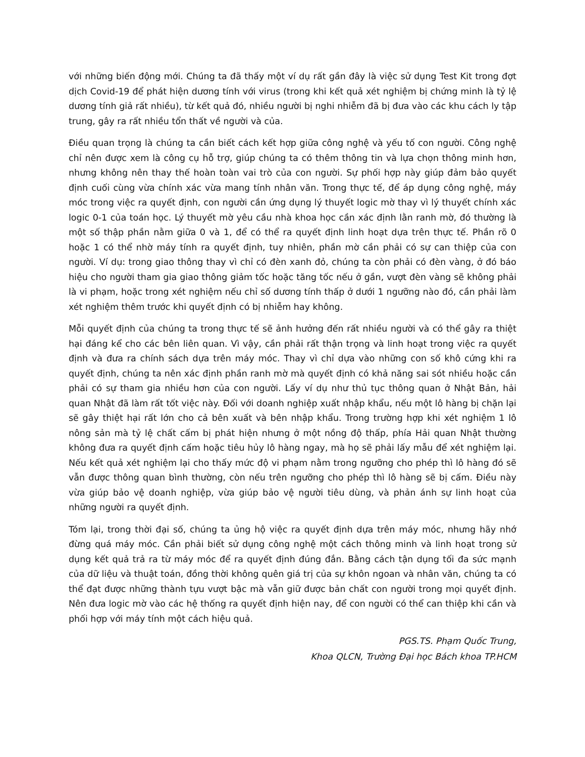với những biến động mới. Chúng ta đã thấy một ví dụ rất gần đây là việc sử dụng Test Kit trong đợt dịch Covid-19 để phát hiện dương tính với virus (trong khi kết quả xét nghiệm bị chứng minh là tỷ lệ dương tính giả rất nhiều), từ kết quả đó, nhiều người bị nghi nhiễm đã bị đưa vào các khu cách ly tập trung, gây ra rất nhiều tổn thất về người và của.
Điều quan trọng là chúng ta cần biết cách kết hợp giữa công nghệ và yếu tố con người. Công nghệ chỉ nên được xem là công cụ hỗ trợ, giúp chúng ta có thêm thông tin và lựa chọn thông minh hơn, nhưng không nên thay thế hoàn toàn vai trò của con người. Sự phối hợp này giúp đảm bảo quyết định cuối cùng vừa chính xác vừa mang tính nhân văn. Trong thực tế, để áp dụng công nghệ, máy móc trong việc ra quyết định, con người cần ứng dụng lý thuyết logic mờ thay vì lý thuyết chính xác logic 0-1 của toán học. Lý thuyết mờ yêu cầu nhà khoa học cần xác định lằn ranh mờ, đó thường là một số thập phần nằm giữa 0 và 1, để có thể ra quyết định linh hoạt dựa trên thực tế. Phần rõ 0 hoặc 1 có thể nhờ máy tính ra quyết định, tuy nhiên, phần mờ cần phải có sự can thiệp của con người. Ví dụ: trong giao thông thay vì chỉ có đèn xanh đỏ, chúng ta còn phải có đèn vàng, ở đó báo hiệu cho người tham gia giao thông giảm tốc hoặc tăng tốc nếu ở gần, vượt đèn vàng sẽ không phải là vi phạm, hoặc trong xét nghiệm nếu chỉ số dương tính thấp ở dưới 1 ngưỡng nào đó, cần phải làm xét nghiệm thêm trước khi quyết định có bị nhiễm hay không.
Mỗi quyết định của chúng ta trong thực tế sẽ ảnh hưởng đến rất nhiều người và có thể gây ra thiệt hại đáng kể cho các bên liên quan. Vì vậy, cần phải rất thận trọng và linh hoạt trong việc ra quyết định và đưa ra chính sách dựa trên máy móc. Thay vì chỉ dựa vào những con số khô cứng khi ra quyết định, chúng ta nên xác định phần ranh mờ mà quyết định có khả năng sai sót nhiều hoặc cần phải có sự tham gia nhiều hơn của con người. Lấy ví dụ như thủ tục thông quan ở Nhật Bản, hải quan Nhật đã làm rất tốt việc này. Đối với doanh nghiệp xuất nhập khẩu, nếu một lô hàng bị chặn lại sẽ gây thiệt hại rất lớn cho cả bên xuất và bên nhập khẩu. Trong trường hợp khi xét nghiệm 1 lô nông sản mà tỷ lệ chất cấm bị phát hiện nhưng ở một nồng độ thấp, phía Hải quan Nhật thường không đưa ra quyết định cấm hoặc tiêu hủy lô hàng ngay, mà họ sẽ phải lấy mẫu để xét nghiệm lại. Nếu kết quả xét nghiệm lại cho thấy mức độ vi phạm nằm trong ngưỡng cho phép thì lô hàng đó sẽ vẫn được thông quan bình thường, còn nếu trên ngưỡng cho phép thì lô hàng sẽ bị cấm. Điều này vừa giúp bảo vệ doanh nghiệp, vừa giúp bảo vệ người tiêu dùng, và phản ánh sự linh hoạt của những người ra quyết định.
Tóm lại, trong thời đại số, chúng ta ủng hộ việc ra quyết định dựa trên máy móc, nhưng hãy nhớ đừng quá máy móc. Cần phải biết sử dụng công nghệ một cách thông minh và linh hoạt trong sử dụng kết quả trả ra từ máy móc để ra quyết định đúng đắn. Bằng cách tận dụng tối đa sức mạnh của dữ liệu và thuật toán, đồng thời không quên giá trị của sự khôn ngoan và nhân văn, chúng ta có thể đạt được những thành tựu vượt bậc mà vẫn giữ được bản chất con người trong mọi quyết định. Nên đưa logic mờ vào các hệ thống ra quyết định hiện nay, để con người có thể can thiệp khi cần và phối hợp với máy tính một cách hiệu quả.
PGS.TS. Phạm Quốc Trung,
Khoa QLCN, Trường Đại học Bách khoa TP.HCM